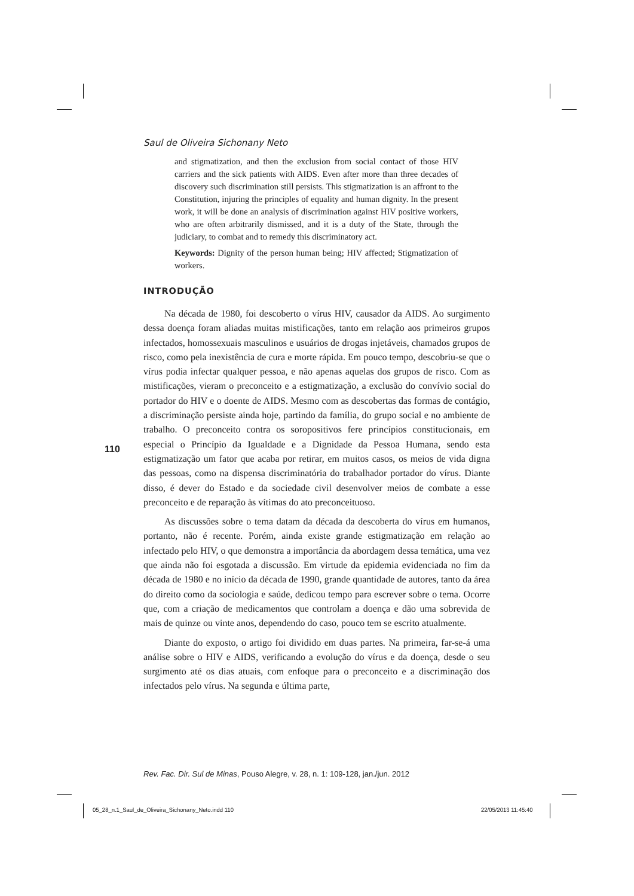Saul de Oliveira Sichonany Neto
and stigmatization, and then the exclusion from social contact of those HIV carriers and the sick patients with AIDS. Even after more than three decades of discovery such discrimination still persists. This stigmatization is an affront to the Constitution, injuring the principles of equality and human dignity. In the present work, it will be done an analysis of discrimination against HIV positive workers, who are often arbitrarily dismissed, and it is a duty of the State, through the judiciary, to combat and to remedy this discriminatory act.
Keywords: Dignity of the person human being; HIV affected; Stigmatization of workers.
INTRODUÇÃO
Na década de 1980, foi descoberto o vírus HIV, causador da AIDS. Ao surgimento dessa doença foram aliadas muitas mistificações, tanto em relação aos primeiros grupos infectados, homossexuais masculinos e usuários de drogas injetáveis, chamados grupos de risco, como pela inexistência de cura e morte rápida. Em pouco tempo, descobriu-se que o vírus podia infectar qualquer pessoa, e não apenas aquelas dos grupos de risco. Com as mistificações, vieram o preconceito e a estigmatização, a exclusão do convívio social do portador do HIV e o doente de AIDS. Mesmo com as descobertas das formas de contágio, a discriminação persiste ainda hoje, partindo da família, do grupo social e no ambiente de trabalho. O preconceito contra os soropositivos fere princípios constitucionais, em especial o Princípio da Igualdade e a Dignidade da Pessoa Humana, sendo esta estigmatização um fator que acaba por retirar, em muitos casos, os meios de vida digna das pessoas, como na dispensa discriminatória do trabalhador portador do vírus. Diante disso, é dever do Estado e da sociedade civil desenvolver meios de combate a esse preconceito e de reparação às vítimas do ato preconceituoso.
As discussões sobre o tema datam da década da descoberta do vírus em humanos, portanto, não é recente. Porém, ainda existe grande estigmatização em relação ao infectado pelo HIV, o que demonstra a importância da abordagem dessa temática, uma vez que ainda não foi esgotada a discussão. Em virtude da epidemia evidenciada no fim da década de 1980 e no início da década de 1990, grande quantidade de autores, tanto da área do direito como da sociologia e saúde, dedicou tempo para escrever sobre o tema. Ocorre que, com a criação de medicamentos que controlam a doença e dão uma sobrevida de mais de quinze ou vinte anos, dependendo do caso, pouco tem se escrito atualmente.
Diante do exposto, o artigo foi dividido em duas partes. Na primeira, far-se-á uma análise sobre o HIV e AIDS, verificando a evolução do vírus e da doença, desde o seu surgimento até os dias atuais, com enfoque para o preconceito e a discriminação dos infectados pelo vírus. Na segunda e última parte,
110
Rev. Fac. Dir. Sul de Minas, Pouso Alegre, v. 28, n. 1: 109-128, jan./jun. 2012
05_28_n.1_Saul_de_Oliveira_Sichonany_Neto.indd 110
22/05/2013 11:45:40